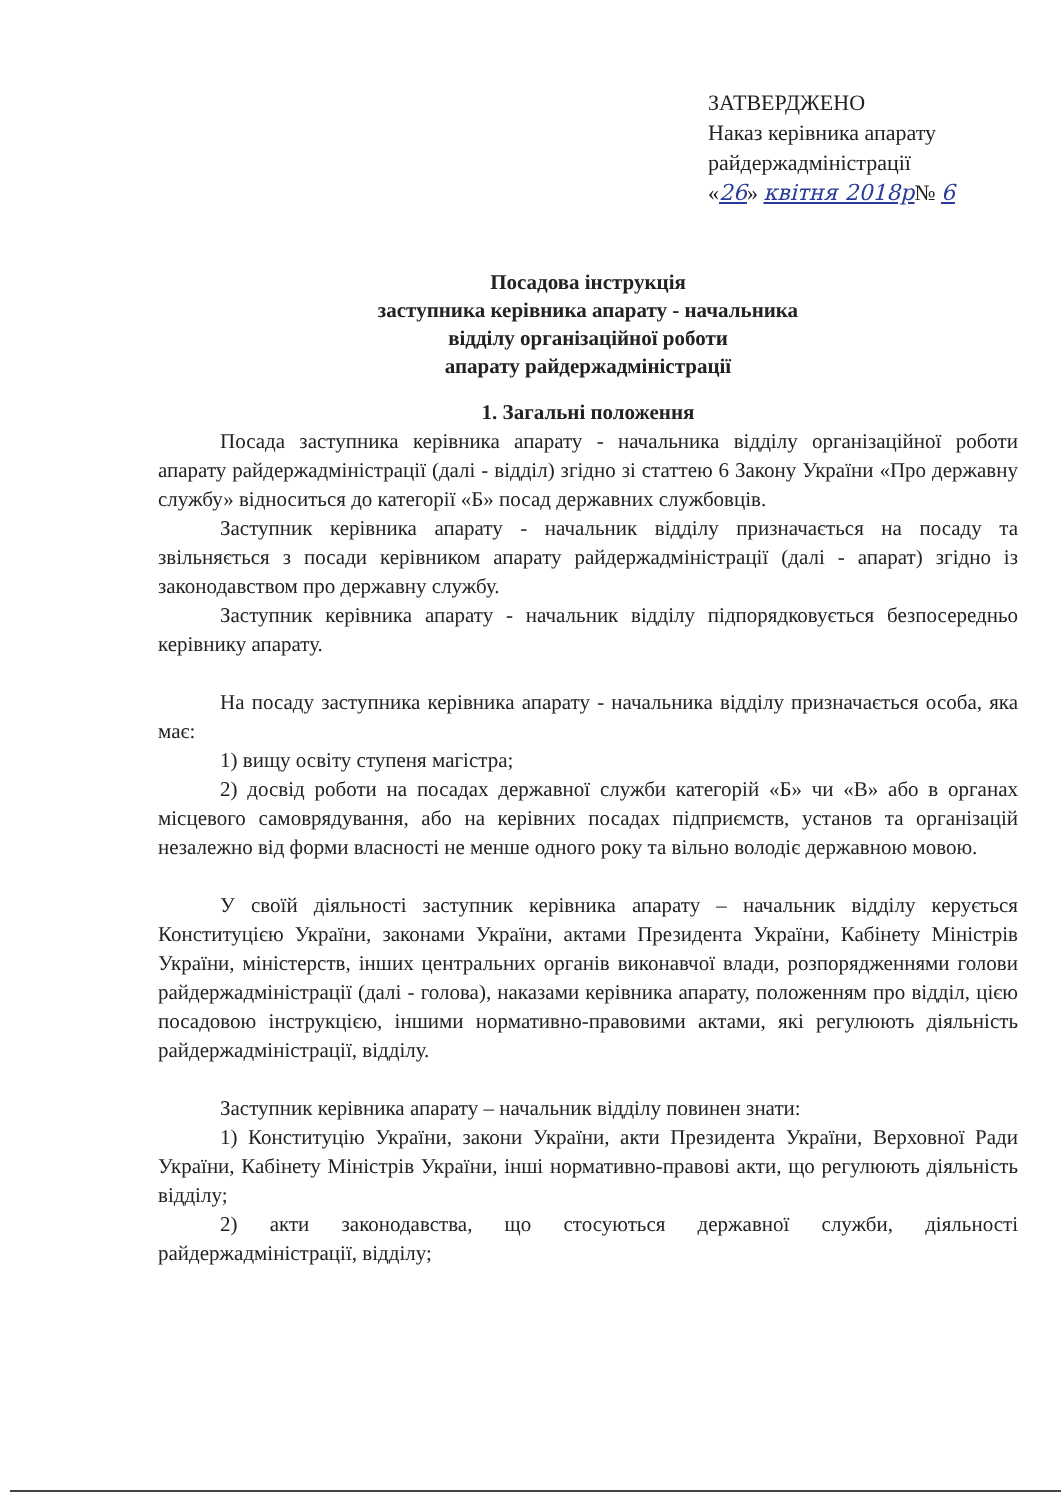ЗАТВЕРДЖЕНО
Наказ керівника апарату
райдержадміністрації
«26» квітня 2018р№ 6
Посадова інструкція
заступника керівника апарату - начальника
відділу організаційної роботи
апарату райдержадміністрації
1. Загальні положення
Посада заступника керівника апарату - начальника відділу організаційної роботи апарату райдержадміністрації (далі - відділ) згідно зі статтею 6 Закону України «Про державну службу» відноситься до категорії «Б» посад державних службовців.
Заступник керівника апарату - начальник відділу призначається на посаду та звільняється з посади керівником апарату райдержадміністрації (далі - апарат) згідно із законодавством про державну службу.
Заступник керівника апарату - начальник відділу підпорядковується безпосередньо керівнику апарату.
На посаду заступника керівника апарату - начальника відділу призначається особа, яка має:
1) вищу освіту ступеня магістра;
2) досвід роботи на посадах державної служби категорій «Б» чи «В» або в органах місцевого самоврядування, або на керівних посадах підприємств, установ та організацій незалежно від форми власності не менше одного року та вільно володіє державною мовою.
У своїй діяльності заступник керівника апарату – начальник відділу керується Конституцією України, законами України, актами Президента України, Кабінету Міністрів України, міністерств, інших центральних органів виконавчої влади, розпорядженнями голови райдержадміністрації (далі - голова), наказами керівника апарату, положенням про відділ, цією посадовою інструкцією, іншими нормативно-правовими актами, які регулюють діяльність райдержадміністрації, відділу.
Заступник керівника апарату – начальник відділу повинен знати:
1) Конституцію України, закони України, акти Президента України, Верховної Ради України, Кабінету Міністрів України, інші нормативно-правові акти, що регулюють діяльність відділу;
2) акти законодавства, що стосуються державної служби, діяльності райдержадміністрації, відділу;